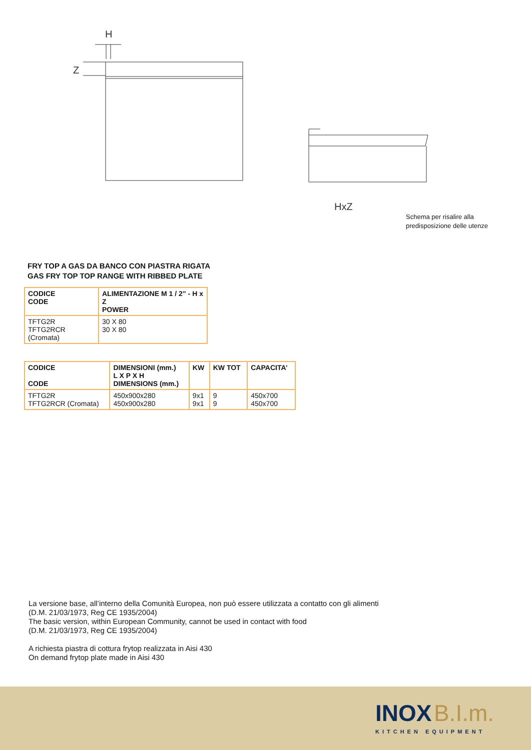H
Z
HxZ
Schema per risalire alla
predisposizione delle utenze
FRY TOP A GAS DA BANCO CON PIASTRA RIGATA
GAS FRY TOP TOP RANGE WITH RIBBED PLATE
| CODICE CODE | ALIMENTAZIONE M 1 / 2” - H x Z POWER |
| --- | --- |
| TFTG2R TFTG2RCR (Cromata) | 30 X 80 30 X 80 |
| CODICE CODE | DIMENSIONI (mm.) L X P X H DIMENSIONS (mm.) | KW | KW TOT | CAPACITA’ |
| --- | --- | --- | --- | --- |
| TFTG2R TFTG2RCR (Cromata) | 450x900x280 450x900x280 | 9x1 9x1 | 9 9 | 450x700 450x700 |
La versione base, all’interno della Comunità Europea, non può essere utilizzata a contatto con gli alimenti
(D.M. 21/03/1973, Reg CE 1935/2004)
The basic version, within European Community, cannot be used in contact with food
(D.M. 21/03/1973, Reg CE 1935/2004)
A richiesta piastra di cottura frytop realizzata in Aisi 430
On demand frytop plate made in Aisi 430
INOX B.I.m.
KITCHEN EQUIPMENT